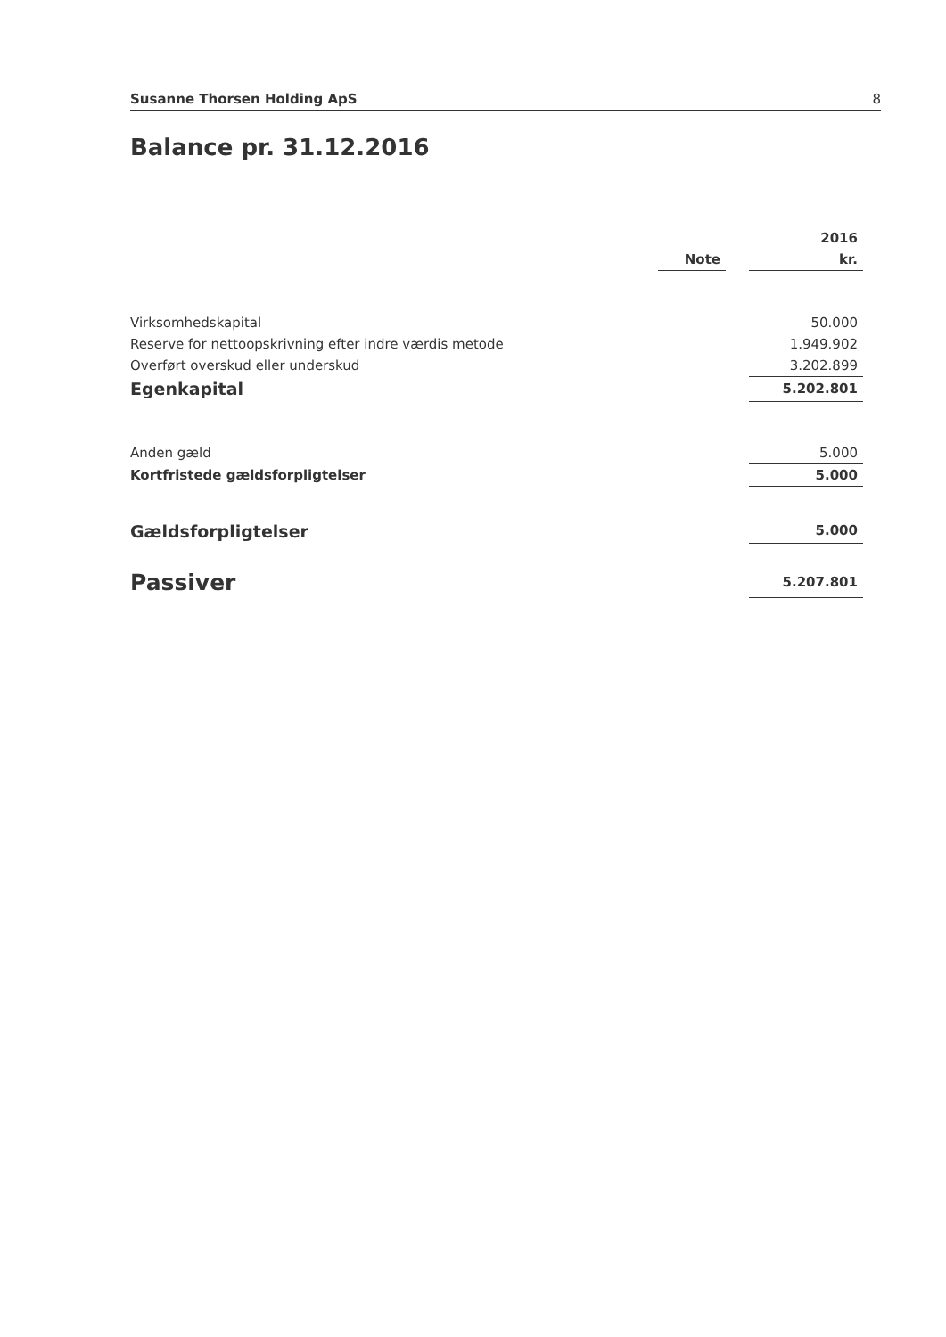Susanne Thorsen Holding ApS 8
Balance pr. 31.12.2016
| | | | 2016 |
| | Note | | kr. |
| Virksomhedskapital | | | 50.000 |
| Reserve for nettoopskrivning efter indre værdis metode | | | 1.949.902 |
| Overført overskud eller underskud | | | 3.202.899 |
| Egenkapital | | | 5.202.801 |
| Anden gæld | | | 5.000 |
| Kortfristede gældsforpligtelser | | | 5.000 |
| Gældsforpligtelser | | | 5.000 |
| Passiver | | | 5.207.801 |